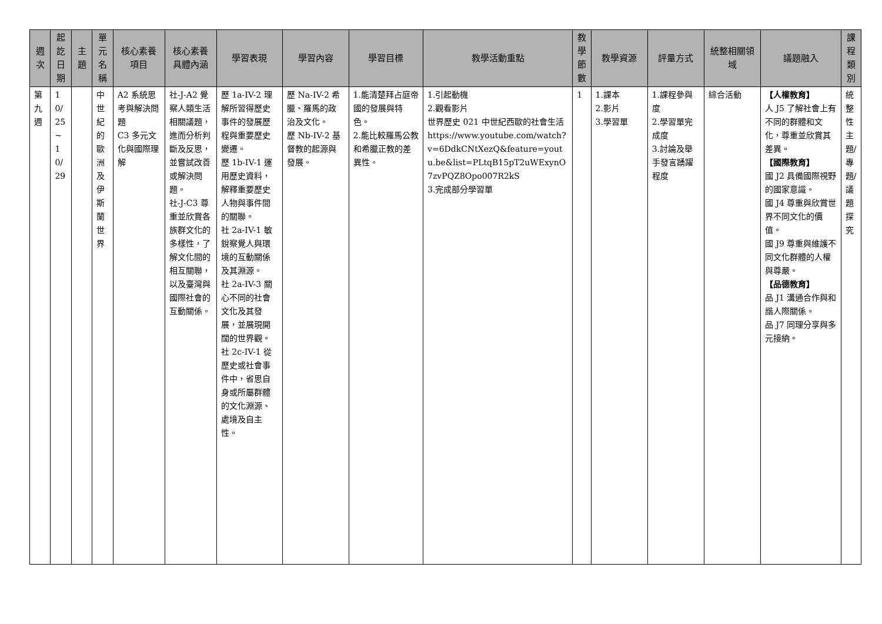| 週次 | 起訖日期 | 主題 | 單元名稱 | 核心素養項目 | 核心素養具體內涵 | 學習表現 | 學習內容 | 學習目標 | 教學活動重點 | 教學節數 | 教學資源 | 評量方式 | 統整相關領域 | 議題融入 | 課程類別 |
| --- | --- | --- | --- | --- | --- | --- | --- | --- | --- | --- | --- | --- | --- | --- | --- |
| 第九週 | 10/25~10/29 | | 中世紀的歐洲及伊斯蘭世界 | A2 系統思考與解決問題 C3 多元文化與國際理解 | 社-J-A2 覺察人類生活相關議題，進而分析判斷及反思，並嘗試改善或解決問題。 社-J-C3 尊重並欣賞各族群文化的多樣性，了解文化間的相互關聯，以及臺灣與國際社會的互動關係。 | 歷 1a-IV-2 理解所習得歷史事件的發展歷程與重要歷史變遷。 歷 1b-IV-1 運用歷史資料，解釋重要歷史人物與事件間的關聯。 社 2a-IV-1 敏銳察覺人與環境的互動關係及其淵源。 社 2a-IV-3 關心不同的社會文化及其發展，並展現開闊的世界觀。 社 2c-IV-1 從歷史或社會事件中，省思自身或所屬群體的文化淵源、處境及自主性。 | 歷 Na-IV-2 希臘、羅馬的政治及文化。 歷 Nb-IV-2 基督教的起源與發展。 | 1.能清楚拜占庭帝國的發展與特色。 2.能比較羅馬公教和希臘正教的差異性。 | 1.引起動機 2.觀看影片 世界歷史 021 中世紀西歐的社會生活 https://www.youtube.com/watch?v=6DdkCNtXezQ&feature=youtu.be&list=PLtqB15pT2uWExynO7zvPQZ8Opo007R2kS 3.完成部分學習單 | 1 | 1.課本 2.影片 3.學習單 | 1.課程參與度 2.學習單完成度 3.討論及舉手發言踴躍程度 | 綜合活動 | 【人權教育】 人 J5 了解社會上有不同的群體和文化，尊重並欣賞其差異。 【國際教育】 國 J2 具備國際視野的國家意識。 國 J4 尊重與欣賞世界不同文化的價值。 國 J9 尊重與維護不同文化群體的人權與尊嚴。 【品德教育】 品 J1 溝通合作與和諧人際關係。 品 J7 同理分享與多元接納。 | 統整性主題/專題/議題探究 |